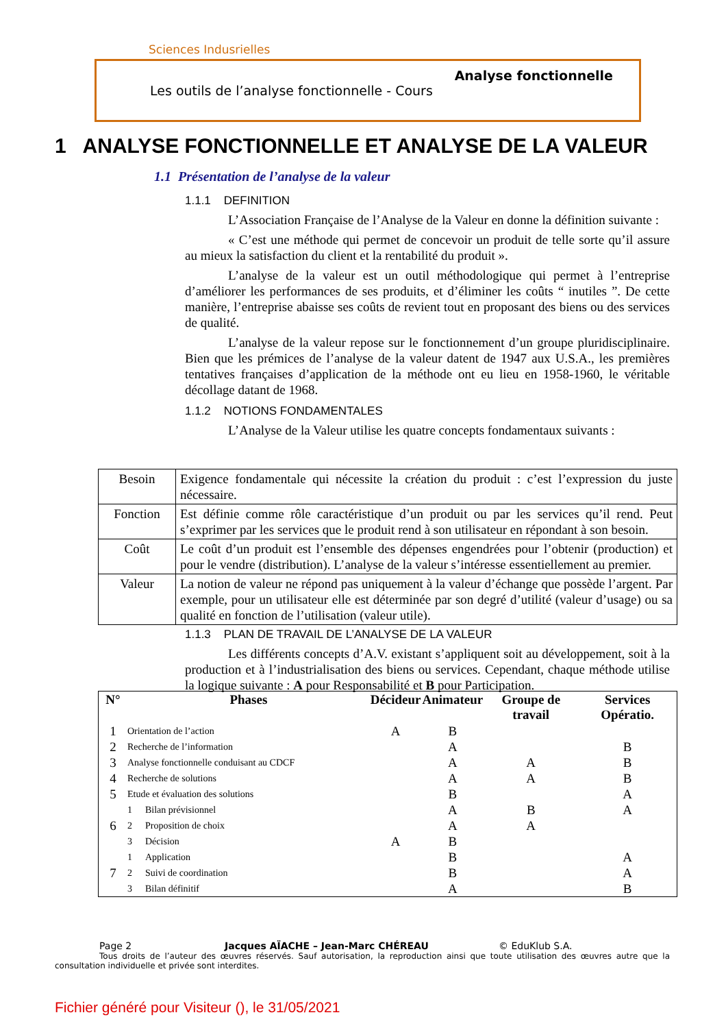Sciences Indusrielles
Analyse fonctionnelle
Les outils de l’analyse fonctionnelle - Cours
1 ANALYSE FONCTIONNELLE ET ANALYSE DE LA VALEUR
1.1 Présentation de l’analyse de la valeur
1.1.1 DEFINITION
L’Association Française de l’Analyse de la Valeur en donne la définition suivante :
« C’est une méthode qui permet de concevoir un produit de telle sorte qu’il assure au mieux la satisfaction du client et la rentabilité du produit ».
L’analyse de la valeur est un outil méthodologique qui permet à l’entreprise d’améliorer les performances de ses produits, et d’éliminer les coûts “ inutiles ”. De cette manière, l’entreprise abaisse ses coûts de revient tout en proposant des biens ou des services de qualité.
L’analyse de la valeur repose sur le fonctionnement d’un groupe pluridisciplinaire. Bien que les prémices de l’analyse de la valeur datent de 1947 aux U.S.A., les premières tentatives françaises d’application de la méthode ont eu lieu en 1958-1960, le véritable décollage datant de 1968.
1.1.2 NOTIONS FONDAMENTALES
L’Analyse de la Valeur utilise les quatre concepts fondamentaux suivants :
| Besoin | Exigence fondamentale qui nécessite la création du produit : c’est l’expression du juste nécessaire. |
| Fonction | Est définie comme rôle caractéristique d’un produit ou par les services qu’il rend. Peut s’exprimer par les services que le produit rend à son utilisateur en répondant à son besoin. |
| Coût | Le coût d’un produit est l’ensemble des dépenses engendrées pour l’obtenir (production) et pour le vendre (distribution). L’analyse de la valeur s’intéresse essentiellement au premier. |
| Valeur | La notion de valeur ne répond pas uniquement à la valeur d’échange que possède l’argent. Par exemple, pour un utilisateur elle est déterminée par son degré d’utilité (valeur d’usage) ou sa qualité en fonction de l’utilisation (valeur utile). |
1.1.3 PLAN DE TRAVAIL DE L’ANALYSE DE LA VALEUR
Les différents concepts d’A.V. existant s’appliquent soit au développement, soit à la production et à l’industrialisation des biens ou services. Cependant, chaque méthode utilise la logique suivante : A pour Responsabilité et B pour Participation.
| N° | Phases | | Décideur | Animateur | Groupe de travail | Services Opératio. |
| --- | --- | --- | --- | --- | --- | --- |
| 1 | Orientation de l’action | | A | B | | |
| 2 | Recherche de l’information | | | A | | B |
| 3 | Analyse fonctionnelle conduisant au CDCF | | | A | A | B |
| 4 | Recherche de solutions | | | A | A | B |
| 5 | Etude et évaluation des solutions | | | B | | A |
| 6 | 1 | Bilan prévisionnel | | A | B | A |
| | 2 | Proposition de choix | | A | A | |
| | 3 | Décision | A | B | | |
| 7 | 1 | Application | | B | | A |
| | 2 | Suivi de coordination | | B | | A |
| | 3 | Bilan définitif | | A | | B |
Page 2 Jacques AÏACHE – Jean-Marc CHÉREAU © EduKlub S.A.
Tous droits de l’auteur des œuvres réservés. Sauf autorisation, la reproduction ainsi que toute utilisation des œuvres autre que la consultation individuelle et privée sont interdites.
Fichier généré pour Visiteur (), le 31/05/2021